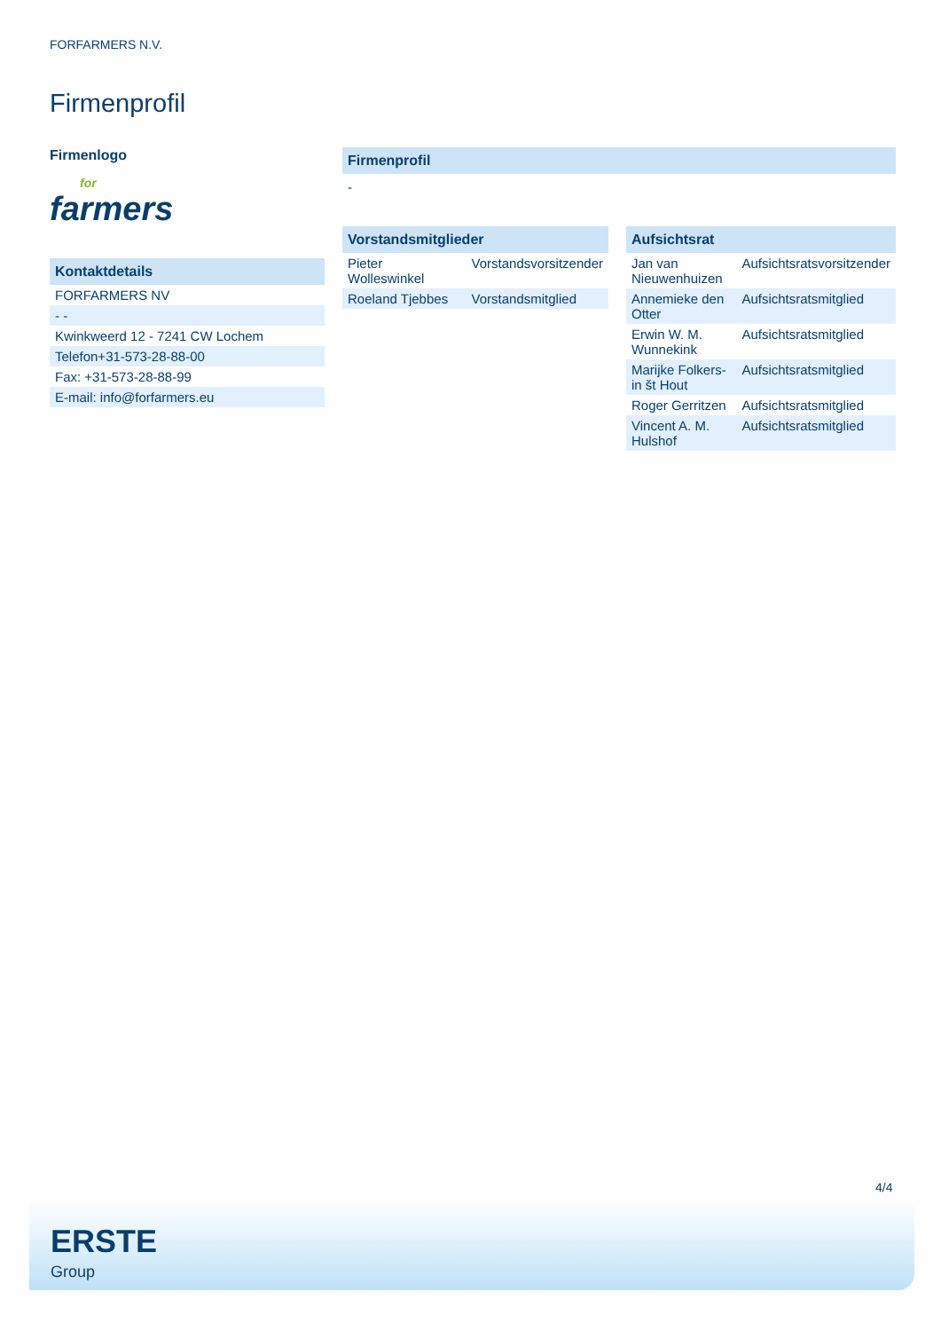FORFARMERS N.V.
Firmenprofil
Firmenlogo
for
farmers
Kontaktdetails
| FORFARMERS NV |
| - - |
| Kwinkweerd 12 - 7241 CW Lochem |
| Telefon+31-573-28-88-00 |
| Fax: +31-573-28-88-99 |
| E-mail: info@forfarmers.eu |
Firmenprofil
-
Vorstandsmitglieder
| Pieter Wolleswinkel | Vorstandsvorsitzender |
| Roeland Tjebbes | Vorstandsmitglied |
Aufsichtsrat
| Jan van Nieuwenhuizen | Aufsichtsratsvorsitzender |
| Annemieke den Otter | Aufsichtsratsmitglied |
| Erwin W. M. Wunnekink | Aufsichtsratsmitglied |
| Marijke Folkers-in št Hout | Aufsichtsratsmitglied |
| Roger Gerritzen | Aufsichtsratsmitglied |
| Vincent A. M. Hulshof | Aufsichtsratsmitglied |
4/4
ERSTE
Group